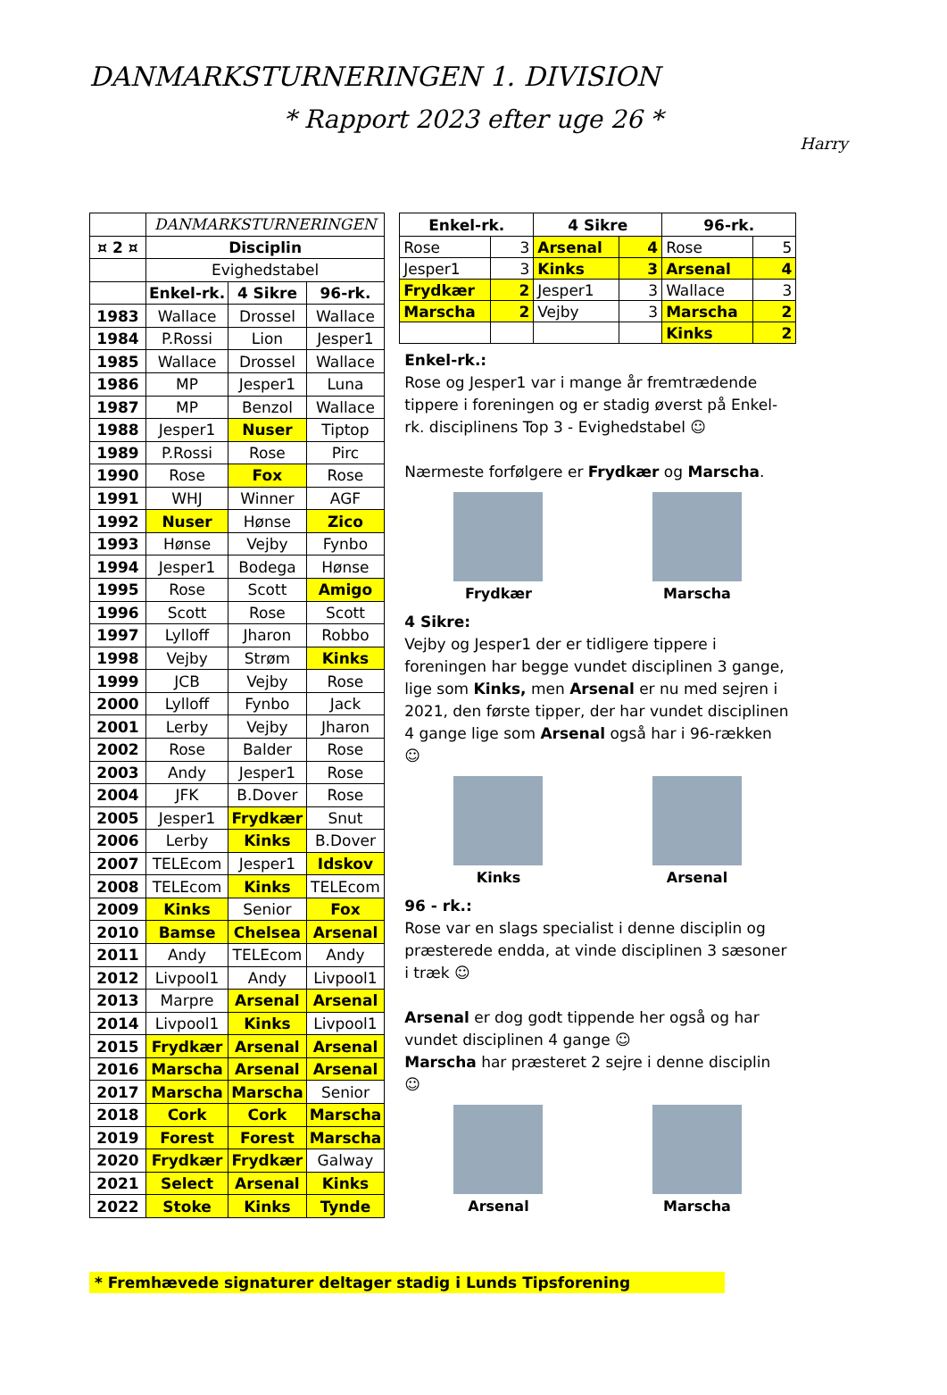DANMARKSTURNERINGEN 1. DIVISION
* Rapport 2023 efter uge 26 *
Harry
| | DANMARKSTURNERINGEN | | |
| ¤ 2 ¤ | Disciplin | | |
| | Evighedstabel | | |
| | Enkel-rk. | 4 Sikre | 96-rk. |
| 1983 | Wallace | Drossel | Wallace |
| 1984 | P.Rossi | Lion | Jesper1 |
| 1985 | Wallace | Drossel | Wallace |
| 1986 | MP | Jesper1 | Luna |
| 1987 | MP | Benzol | Wallace |
| 1988 | Jesper1 | Nuser | Tiptop |
| 1989 | P.Rossi | Rose | Pirc |
| 1990 | Rose | Fox | Rose |
| 1991 | WHJ | Winner | AGF |
| 1992 | Nuser | Hønse | Zico |
| 1993 | Hønse | Vejby | Fynbo |
| 1994 | Jesper1 | Bodega | Hønse |
| 1995 | Rose | Scott | Amigo |
| 1996 | Scott | Rose | Scott |
| 1997 | Lylloff | Jharon | Robbo |
| 1998 | Vejby | Strøm | Kinks |
| 1999 | JCB | Vejby | Rose |
| 2000 | Lylloff | Fynbo | Jack |
| 2001 | Lerby | Vejby | Jharon |
| 2002 | Rose | Balder | Rose |
| 2003 | Andy | Jesper1 | Rose |
| 2004 | JFK | B.Dover | Rose |
| 2005 | Jesper1 | Frydkær | Snut |
| 2006 | Lerby | Kinks | B.Dover |
| 2007 | TELEcom | Jesper1 | Idskov |
| 2008 | TELEcom | Kinks | TELEcom |
| 2009 | Kinks | Senior | Fox |
| 2010 | Bamse | Chelsea | Arsenal |
| 2011 | Andy | TELEcom | Andy |
| 2012 | Livpool1 | Andy | Livpool1 |
| 2013 | Marpre | Arsenal | Arsenal |
| 2014 | Livpool1 | Kinks | Livpool1 |
| 2015 | Frydkær | Arsenal | Arsenal |
| 2016 | Marscha | Arsenal | Arsenal |
| 2017 | Marscha | Marscha | Senior |
| 2018 | Cork | Cork | Marscha |
| 2019 | Forest | Forest | Marscha |
| 2020 | Frydkær | Frydkær | Galway |
| 2021 | Select | Arsenal | Kinks |
| 2022 | Stoke | Kinks | Tynde |
| Enkel-rk. | | 4 Sikre | | 96-rk. | |
| --- | --- | --- | --- | --- | --- |
| Rose | 3 | Arsenal | 4 | Rose | 5 |
| Jesper1 | 3 | Kinks | 3 | Arsenal | 4 |
| Frydkær | 2 | Jesper1 | 3 | Wallace | 3 |
| Marscha | 2 | Vejby | 3 | Marscha | 2 |
| | | | | Kinks | 2 |
Enkel-rk.:
Rose og Jesper1 var i mange år fremtrædende tippere i foreningen og er stadig øverst på Enkel-rk. disciplinens Top 3 - Evighedstabel ☺
Nærmeste forfølgere er Frydkær og Marscha.
Frydkær
Marscha
4 Sikre:
Vejby og Jesper1 der er tidligere tippere i foreningen har begge vundet disciplinen 3 gange, lige som Kinks, men Arsenal er nu med sejren i 2021, den første tipper, der har vundet disciplinen 4 gange lige som Arsenal også har i 96-rækken ☺
Kinks
Arsenal
96 - rk.:
Rose var en slags specialist i denne disciplin og præsterede endda, at vinde disciplinen 3 sæsoner i træk ☺
Arsenal er dog godt tippende her også og har vundet disciplinen 4 gange ☺
Marscha har præsteret 2 sejre i denne disciplin ☺
Arsenal
Marscha
* Fremhævede signaturer deltager stadig i Lunds Tipsforening